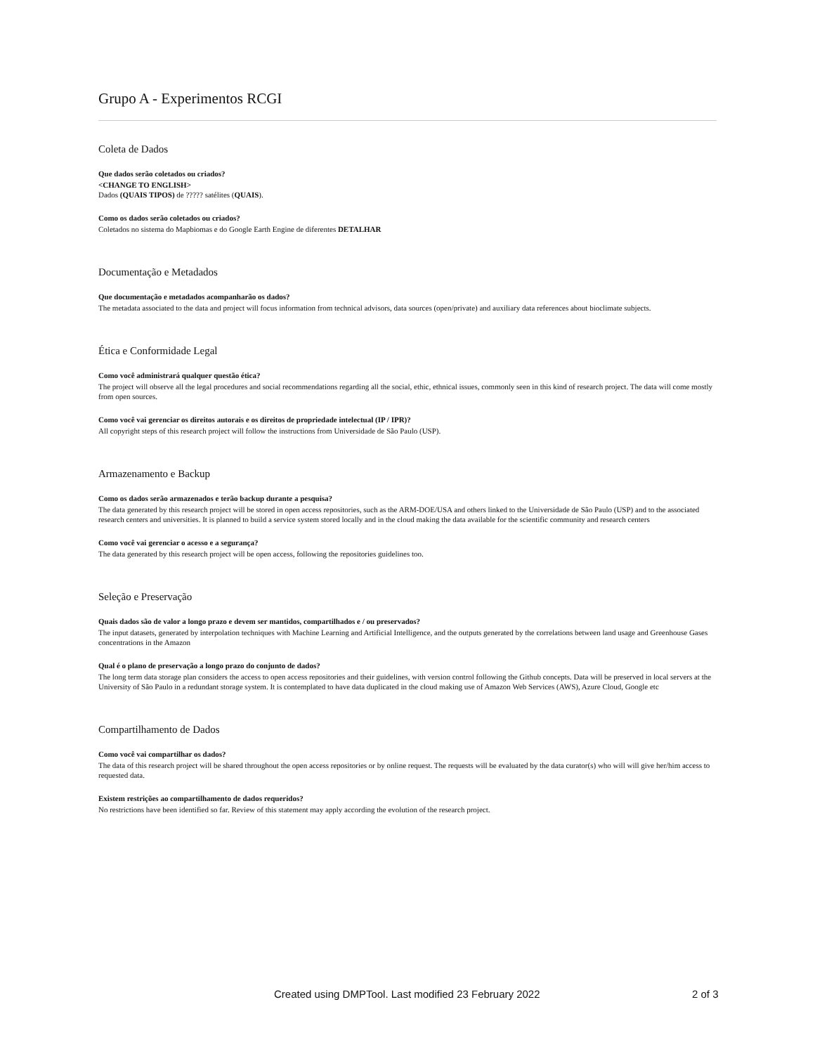Grupo A - Experimentos RCGI
Coleta de Dados
Que dados serão coletados ou criados?
<CHANGE TO ENGLISH>
Dados (QUAIS TIPOS) de ????? satélites (QUAIS).
Como os dados serão coletados ou criados?
Coletados no sistema do Mapbiomas e do Google Earth Engine de diferentes DETALHAR
Documentação e Metadados
Que documentação e metadados acompanharão os dados?
The metadata associated to the data and project will focus information from technical advisors, data sources (open/private) and auxiliary data references about bioclimate subjects.
Ética e Conformidade Legal
Como você administrará qualquer questão ética?
The project will observe all the legal procedures and social recommendations regarding all the social, ethic, ethnical issues, commonly seen in this kind of research project. The data will come mostly from open sources.
Como você vai gerenciar os direitos autorais e os direitos de propriedade intelectual (IP / IPR)?
All copyright steps of this research project will follow the instructions from Universidade de São Paulo (USP).
Armazenamento e Backup
Como os dados serão armazenados e terão backup durante a pesquisa?
The data generated by this research project will be stored in open access repositories, such as the ARM-DOE/USA and others linked to the Universidade de São Paulo (USP) and to the associated research centers and universities. It is planned to build a service system stored locally and in the cloud making the data available for the scientific community and research centers
Como você vai gerenciar o acesso e a segurança?
The data generated by this research project will be open access, following the repositories guidelines too.
Seleção e Preservação
Quais dados são de valor a longo prazo e devem ser mantidos, compartilhados e / ou preservados?
The input datasets, generated by interpolation techniques with Machine Learning and Artificial Intelligence, and the outputs generated by the correlations between land usage and Greenhouse Gases concentrations in the Amazon
Qual é o plano de preservação a longo prazo do conjunto de dados?
The long term data storage plan considers the access to open access repositories and their guidelines, with version control following the Github concepts. Data will be preserved in local servers at the University of São Paulo in a redundant storage system. It is contemplated to have data duplicated in the cloud making use of Amazon Web Services (AWS), Azure Cloud, Google etc
Compartilhamento de Dados
Como você vai compartilhar os dados?
The data of this research project will be shared throughout the open access repositories or by online request. The requests will be evaluated by the data curator(s) who will will give her/him access to requested data.
Existem restrições ao compartilhamento de dados requeridos?
No restrictions have been identified so far. Review of this statement may apply according the evolution of the research project.
Created using DMPTool. Last modified 23 February 2022 2 of 3